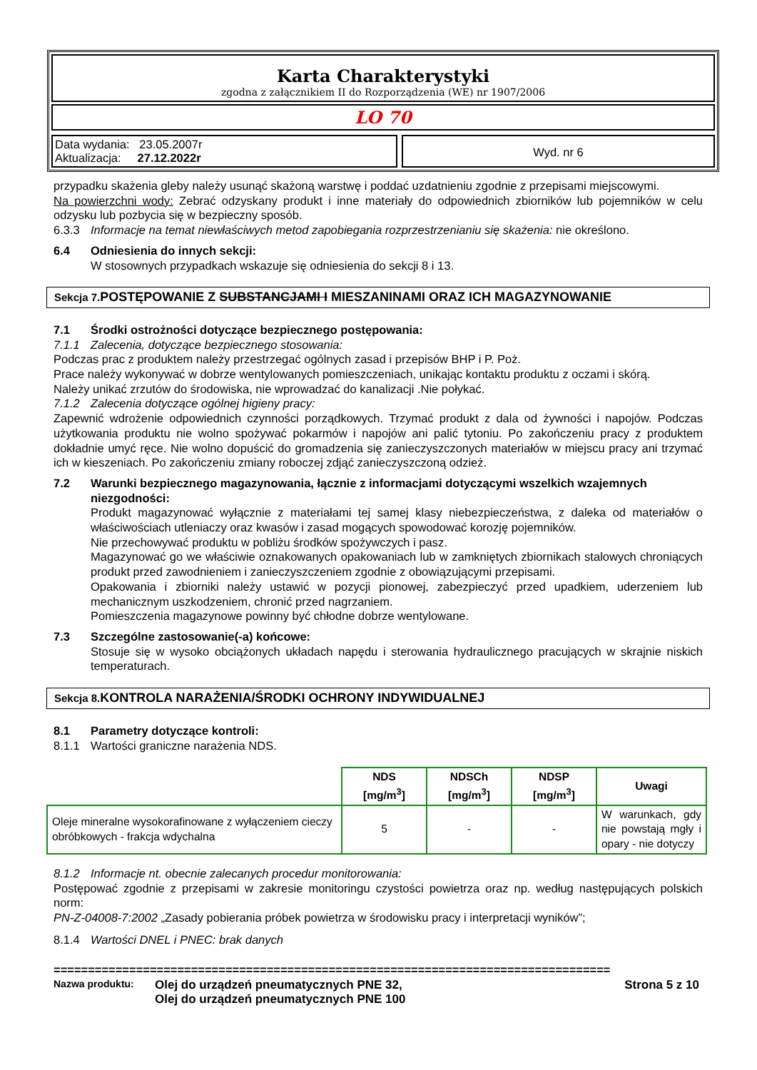Karta Charakterystyki
zgodna z załącznikiem II do Rozporządzenia (WE) nr 1907/2006
LO 70
Data wydania: 23.05.2007r
Aktualizacja: 27.12.2022r
Wyd. nr 6
przypadku skażenia gleby należy usunąć skażoną warstwę i poddać uzdatnieniu zgodnie z przepisami miejscowymi.
Na powierzchni wody: Zebrać odzyskany produkt i inne materiały do odpowiednich zbiorników lub pojemników w celu odzysku lub pozbycia się w bezpieczny sposób.
6.3.3 Informacje na temat niewłaściwych metod zapobiegania rozprzestrzenianiu się skażenia: nie określono.
6.4 Odniesienia do innych sekcji:
W stosownych przypadkach wskazuje się odniesienia do sekcji 8 i 13.
Sekcja 7. POSTĘPOWANIE Z SUBSTANCJAMI I MIESZANINAMI ORAZ ICH MAGAZYNOWANIE
7.1 Środki ostrożności dotyczące bezpiecznego postępowania:
7.1.1 Zalecenia, dotyczące bezpiecznego stosowania:
Podczas prac z produktem należy przestrzegać ogólnych zasad i przepisów BHP i P. Poż.
Prace należy wykonywać w dobrze wentylowanych pomieszczeniach, unikając kontaktu produktu z oczami i skórą.
Należy unikać zrzutów do środowiska, nie wprowadzać do kanalizacji .Nie połykać.
7.1.2 Zalecenia dotyczące ogólnej higieny pracy:
Zapewnić wdrożenie odpowiednich czynności porządkowych. Trzymać produkt z dala od żywności i napojów. Podczas użytkowania produktu nie wolno spożywać pokarmów i napojów ani palić tytoniu. Po zakończeniu pracy z produktem dokładnie umyć ręce. Nie wolno dopuścić do gromadzenia się zanieczyszczonych materiałów w miejscu pracy ani trzymać ich w kieszeniach. Po zakończeniu zmiany roboczej zdjąć zanieczyszczoną odzież.
7.2 Warunki bezpiecznego magazynowania, łącznie z informacjami dotyczącymi wszelkich wzajemnych niezgodności:
Produkt magazynować wyłącznie z materiałami tej samej klasy niebezpieczeństwa, z daleka od materiałów o właściwościach utleniaczy oraz kwasów i zasad mogących spowodować korozję pojemników.
Nie przechowywać produktu w pobliżu środków spożywczych i pasz.
Magazynować go we właściwie oznakowanych opakowaniach lub w zamkniętych zbiornikach stalowych chroniących produkt przed zawodnieniem i zanieczyszczeniem zgodnie z obowiązującymi przepisami.
Opakowania i zbiorniki należy ustawić w pozycji pionowej, zabezpieczyć przed upadkiem, uderzeniem lub mechanicznym uszkodzeniem, chronić przed nagrzaniem.
Pomieszczenia magazynowe powinny być chłodne dobrze wentylowane.
7.3 Szczególne zastosowanie(-a) końcowe:
Stosuje się w wysoko obciążonych układach napędu i sterowania hydraulicznego pracujących w skrajnie niskich temperaturach.
Sekcja 8. KONTROLA NARAŻENIA/ŚRODKI OCHRONY INDYWIDUALNEJ
8.1 Parametry dotyczące kontroli:
8.1.1 Wartości graniczne narażenia NDS.
| | NDS [mg/m<sup>3</sup>] | NDSCh [mg/m<sup>3</sup>] | NDSP [mg/m<sup>3</sup>] | Uwagi |
| Oleje mineralne wysokorafinowane z wyłączeniem cieczy obróbkowych - frakcja wdychalna | 5 | - | - | W warunkach, gdy nie powstają mgły i opary - nie dotyczy |
8.1.2 Informacje nt. obecnie zalecanych procedur monitorowania:
Postępować zgodnie z przepisami w zakresie monitoringu czystości powietrza oraz np. według następujących polskich norm:
PN-Z-04008-7:2002 „Zasady pobierania próbek powietrza w środowisku pracy i interpretacji wyników”;
8.1.4 Wartości DNEL i PNEC: brak danych
=================================================================================
Nazwa produktu: Olej do urządzeń pneumatycznych PNE 32,
Olej do urządzeń pneumatycznych PNE 100 Strona 5 z 10